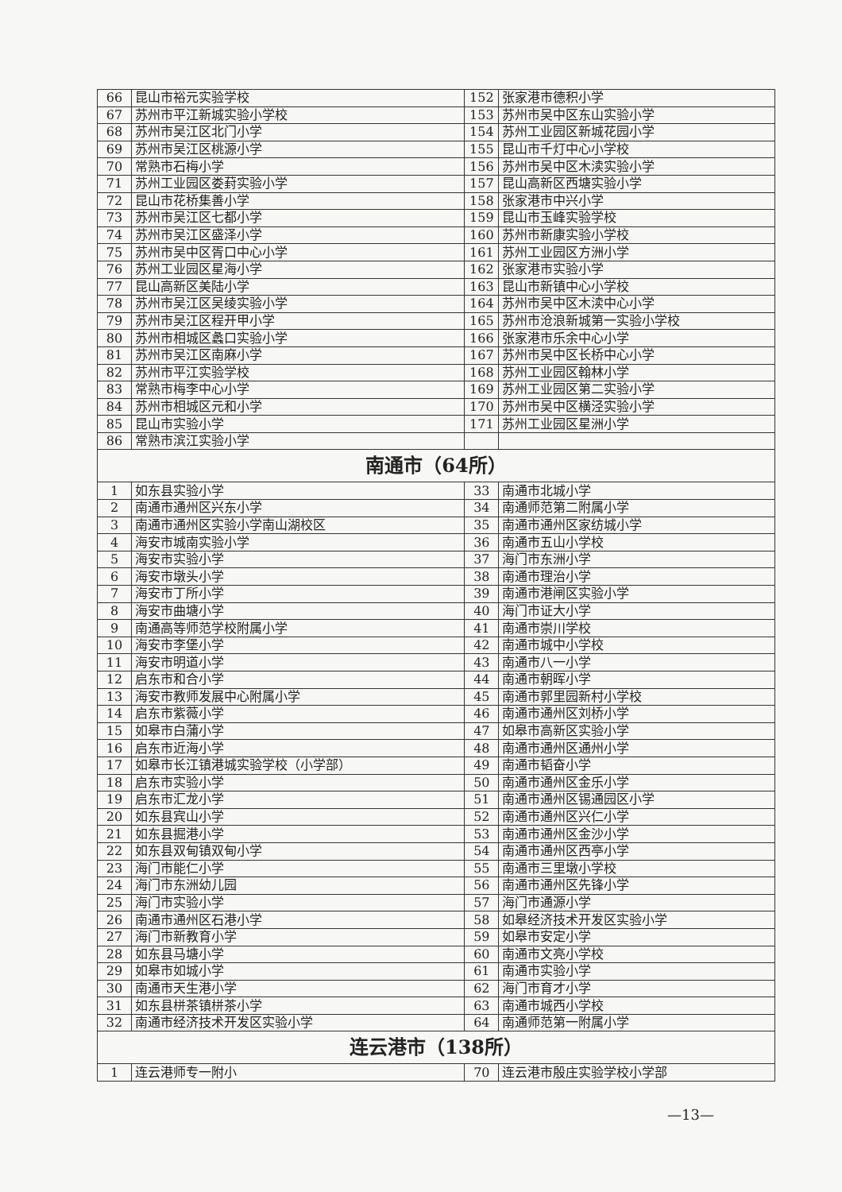| 66 | 昆山市裕元实验学校 | 152 | 张家港市德积小学 |
| 67 | 苏州市平江新城实验小学校 | 153 | 苏州市吴中区东山实验小学 |
| 68 | 苏州市吴江区北门小学 | 154 | 苏州工业园区新城花园小学 |
| 69 | 苏州市吴江区桃源小学 | 155 | 昆山市千灯中心小学校 |
| 70 | 常熟市石梅小学 | 156 | 苏州市吴中区木渎实验小学 |
| 71 | 苏州工业园区娄葑实验小学 | 157 | 昆山高新区西塘实验小学 |
| 72 | 昆山市花桥集善小学 | 158 | 张家港市中兴小学 |
| 73 | 苏州市吴江区七都小学 | 159 | 昆山市玉峰实验学校 |
| 74 | 苏州市吴江区盛泽小学 | 160 | 苏州市新康实验小学校 |
| 75 | 苏州市吴中区胥口中心小学 | 161 | 苏州工业园区方洲小学 |
| 76 | 苏州工业园区星海小学 | 162 | 张家港市实验小学 |
| 77 | 昆山高新区美陆小学 | 163 | 昆山市新镇中心小学校 |
| 78 | 苏州市吴江区吴绫实验小学 | 164 | 苏州市吴中区木渎中心小学 |
| 79 | 苏州市吴江区程开甲小学 | 165 | 苏州市沧浪新城第一实验小学校 |
| 80 | 苏州市相城区蠡口实验小学 | 166 | 张家港市乐余中心小学 |
| 81 | 苏州市吴江区南麻小学 | 167 | 苏州市吴中区长桥中心小学 |
| 82 | 苏州市平江实验学校 | 168 | 苏州工业园区翰林小学 |
| 83 | 常熟市梅李中心小学 | 169 | 苏州工业园区第二实验小学 |
| 84 | 苏州市相城区元和小学 | 170 | 苏州市吴中区横泾实验小学 |
| 85 | 昆山市实验小学 | 171 | 苏州工业园区星洲小学 |
| 86 | 常熟市滨江实验小学 | | |
| 南通市（64所） | | | |
| 1 | 如东县实验小学 | 33 | 南通市北城小学 |
| 2 | 南通市通州区兴东小学 | 34 | 南通师范第二附属小学 |
| 3 | 南通市通州区实验小学南山湖校区 | 35 | 南通市通州区家纺城小学 |
| 4 | 海安市城南实验小学 | 36 | 南通市五山小学校 |
| 5 | 海安市实验小学 | 37 | 海门市东洲小学 |
| 6 | 海安市墩头小学 | 38 | 南通市理治小学 |
| 7 | 海安市丁所小学 | 39 | 南通市港闸区实验小学 |
| 8 | 海安市曲塘小学 | 40 | 海门市证大小学 |
| 9 | 南通高等师范学校附属小学 | 41 | 南通市崇川学校 |
| 10 | 海安市李堡小学 | 42 | 南通市城中小学校 |
| 11 | 海安市明道小学 | 43 | 南通市八一小学 |
| 12 | 启东市和合小学 | 44 | 南通市朝晖小学 |
| 13 | 海安市教师发展中心附属小学 | 45 | 南通市郭里园新村小学校 |
| 14 | 启东市紫薇小学 | 46 | 南通市通州区刘桥小学 |
| 15 | 如皋市白蒲小学 | 47 | 如皋市高新区实验小学 |
| 16 | 启东市近海小学 | 48 | 南通市通州区通州小学 |
| 17 | 如皋市长江镇港城实验学校（小学部） | 49 | 南通市韬奋小学 |
| 18 | 启东市实验小学 | 50 | 南通市通州区金乐小学 |
| 19 | 启东市汇龙小学 | 51 | 南通市通州区锡通园区小学 |
| 20 | 如东县宾山小学 | 52 | 南通市通州区兴仁小学 |
| 21 | 如东县掘港小学 | 53 | 南通市通州区金沙小学 |
| 22 | 如东县双甸镇双甸小学 | 54 | 南通市通州区西亭小学 |
| 23 | 海门市能仁小学 | 55 | 南通市三里墩小学校 |
| 24 | 海门市东洲幼儿园 | 56 | 南通市通州区先锋小学 |
| 25 | 海门市实验小学 | 57 | 海门市通源小学 |
| 26 | 南通市通州区石港小学 | 58 | 如皋经济技术开发区实验小学 |
| 27 | 海门市新教育小学 | 59 | 如皋市安定小学 |
| 28 | 如东县马塘小学 | 60 | 南通市文亮小学校 |
| 29 | 如皋市如城小学 | 61 | 南通市实验小学 |
| 30 | 南通市天生港小学 | 62 | 海门市育才小学 |
| 31 | 如东县栟茶镇栟茶小学 | 63 | 南通市城西小学校 |
| 32 | 南通市经济技术开发区实验小学 | 64 | 南通师范第一附属小学 |
| 连云港市（138所） | | | |
| 1 | 连云港师专一附小 | 70 | 连云港市殷庄实验学校小学部 |
—13—